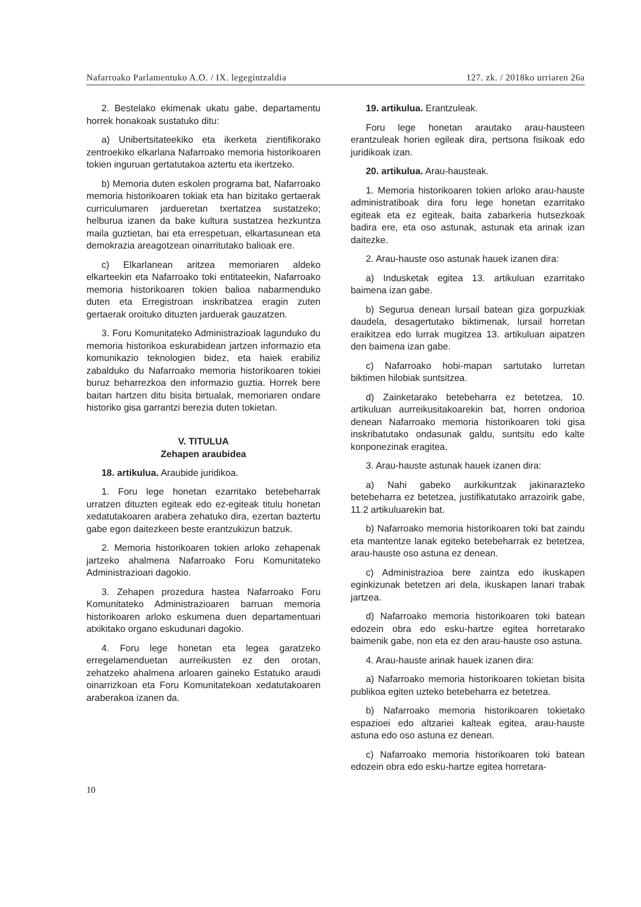Nafarroako Parlamentuko A.O. / IX. legegintzaldia 127. zk. / 2018ko urriaren 26a
2. Bestelako ekimenak ukatu gabe, departamentu horrek honakoak sustatuko ditu:
a) Unibertsitateekiko eta ikerketa zientifikorako zentroekiko elkarlana Nafarroako memoria historikoaren tokien inguruan gertatutakoa aztertu eta ikertzeko.
b) Memoria duten eskolen programa bat, Nafarroako memoria historikoaren tokiak eta han bizitako gertaerak curriculumaren jardueretan txertatzea sustatzeko; helburua izanen da bake kultura sustatzea hezkuntza maila guztietan, bai eta errespetuan, elkartasunean eta demokrazia areagotzean oinarritutako balioak ere.
c) Elkarlanean aritzea memoriaren aldeko elkarteekin eta Nafarroako toki entitateekin, Nafarroako memoria historikoaren tokien balioa nabarmenduko duten eta Erregistroan inskribatzea eragin zuten gertaerak oroituko dituzten jarduerak gauzatzen.
3. Foru Komunitateko Administrazioak lagunduko du memoria historikoa eskurabidean jartzen informazio eta komunikazio teknologien bidez, eta haiek erabiliz zabalduko du Nafarroako memoria historikoaren tokiei buruz beharrezkoa den informazio guztia. Horrek bere baitan hartzen ditu bisita birtualak, memoriaren ondare historiko gisa garrantzi berezia duten tokietan.
V. TITULUA
Zehapen araubidea
18. artikulua. Araubide juridikoa.
1. Foru lege honetan ezarritako betebeharrak urratzen dituzten egiteak edo ez-egiteak titulu honetan xedatutakoaren arabera zehatuko dira, ezertan baztertu gabe egon daitezkeen beste erantzukizun batzuk.
2. Memoria historikoaren tokien arloko zehapenak jartzeko ahalmena Nafarroako Foru Komunitateko Administrazioari dagokio.
3. Zehapen prozedura hastea Nafarroako Foru Komunitateko Administrazioaren barruan memoria historikoaren arloko eskumena duen departamentuari atxikitako organo eskudunari dagokio.
4. Foru lege honetan eta legea garatzeko erregelamenduetan aurreikusten ez den orotan, zehatzeko ahalmena arloaren gaineko Estatuko araudi oinarrizkoan eta Foru Komunitatekoan xedatutakoaren araberakoa izanen da.
19. artikulua. Erantzuleak.
Foru lege honetan arautako arau-hausteen erantzuleak horien egileak dira, pertsona fisikoak edo juridikoak izan.
20. artikulua. Arau-hausteak.
1. Memoria historikoaren tokien arloko arau-hauste administratiboak dira foru lege honetan ezarritako egiteak eta ez egiteak, baita zabarkeria hutsezkoak badira ere, eta oso astunak, astunak eta arinak izan daitezke.
2. Arau-hauste oso astunak hauek izanen dira:
a) Indusketak egitea 13. artikuluan ezarritako baimena izan gabe.
b) Segurua denean lursail batean giza gorpuzkiak daudela, desagertutako biktimenak, lursail horretan eraikitzea edo lurrak mugitzea 13. artikuluan aipatzen den baimena izan gabe.
c) Nafarroako hobi-mapan sartutako lurretan biktimen hilobiak suntsitzea.
d) Zainketarako betebeharra ez betetzea, 10. artikuluan aurreikusitakoarekin bat, horren ondorioa denean Nafarroako memoria historikoaren toki gisa inskribatutako ondasunak galdu, suntsitu edo kalte konponezinak eragitea.
3. Arau-hauste astunak hauek izanen dira:
a) Nahi gabeko aurkikuntzak jakinarazteko betebeharra ez betetzea, justifikatutako arrazoirik gabe, 11.2 artikuluarekin bat.
b) Nafarroako memoria historikoaren toki bat zaindu eta mantentze lanak egiteko betebeharrak ez betetzea, arau-hauste oso astuna ez denean.
c) Administrazioa bere zaintza edo ikuskapen eginkizunak betetzen ari dela, ikuskapen lanari trabak jartzea.
d) Nafarroako memoria historikoaren toki batean edozein obra edo esku-hartze egitea horretarako baimenik gabe, non eta ez den arau-hauste oso astuna.
4. Arau-hauste arinak hauek izanen dira:
a) Nafarroako memoria historikoaren tokietan bisita publikoa egiten uzteko betebeharra ez betetzea.
b) Nafarroako memoria historikoaren tokietako espazioei edo altzariei kalteak egitea, arau-hauste astuna edo oso astuna ez denean.
c) Nafarroako memoria historikoaren toki batean edozein obra edo esku-hartze egitea horretara-
10